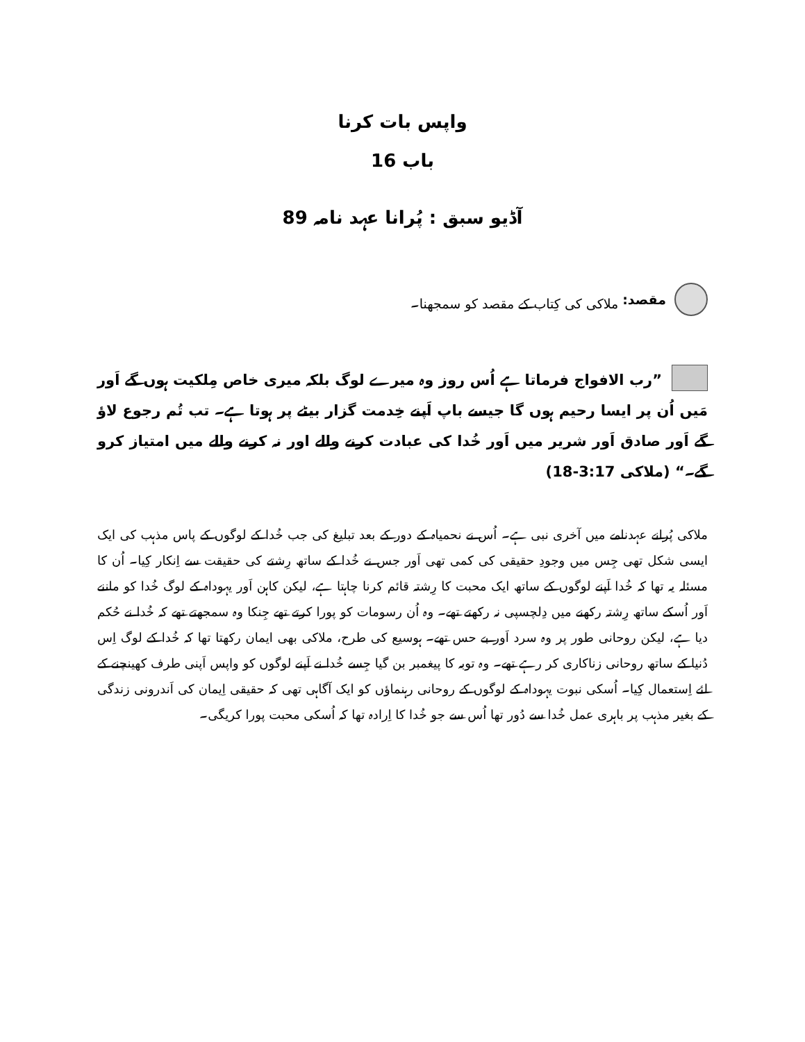واپس بات کرنا
باب 16
آڈیو سبق : پُرانا عہد نامہ 89
مقصد: ملاکی کی کِتاب کے مقصد کو سمجھنا۔
”رب الافواج فرماتا ہے اُس روز وہ میرے لوگ بلکہ میری خاص مِلکیت ہوں گے اَور مَیں اُن پر ایسا رحیم ہوں گا جیسے باپ اَپنے خِدمت گزار بیٹے پر ہوتا ہے۔ تب تُم رجوع لاؤ گے اَور صادق اَور شریر میں اَور خُدا کی عبادت کرنے والے اور نہ کرنے والے میں امتیاز کرو گے۔“ (ملاکی 3:17-18)
ملاکی پُرانے عہدنامے میں آخری نبی ہے۔ اُس نے نحمیاہ کے دور کے بعد تبلیغ کی جب خُدا کے لوگوں کے پاس مذہب کی ایک ایسی شکل تھی جِس میں وجودِ حقیقی کی کمی تھی اَور جس نے خُدا کے ساتھ رِشتے کی حقیقت سے اِنکار کِیا۔ اُن کا مسئلہ یہ تھا کہ خُدا اَپنے لوگوں کے ساتھ ایک محبت کا رِشتہ قائم کرنا چاہتا ہے، لیکن کاہن اَور یہوداہ کے لوگ خُدا کو ماننے اَور اُسکے ساتھ رِشتہ رکھنے میں دِلچسپی نہ رکھتے تھے۔ وہ اُن رسومات کو پورا کرتے تھے جِنکا وہ سمجھتے تھے کہ خُدا نے حُکم دیا ہے، لیکن روحانی طور پر وہ سرد اَور بے حس تھے۔ ہوسیع کی طرح، ملاکی بھی ایمان رکھتا تھا کہ خُدا کے لوگ اِس دُنیا کے ساتھ روحانی زناکاری کر رہے تھے۔ وہ توبہ کا پیغمبر بن گیا جِسے خُدا نے اَپنے لوگوں کو واپس اَپنی طرف کھینچنے کے لئے اِستعمال کِیا۔ اُسکی نبوت یہوداہ کے لوگوں کے روحانی رہنماؤں کو ایک آگاہی تھی کہ حقیقی اِیمان کی اَندرونی زندگی کے بغیر مذہب پر باہری عمل خُدا سے دُور تھا اُس سے جو خُدا کا اِرادہ تھا کہ اُسکی محبت پورا کریگی۔